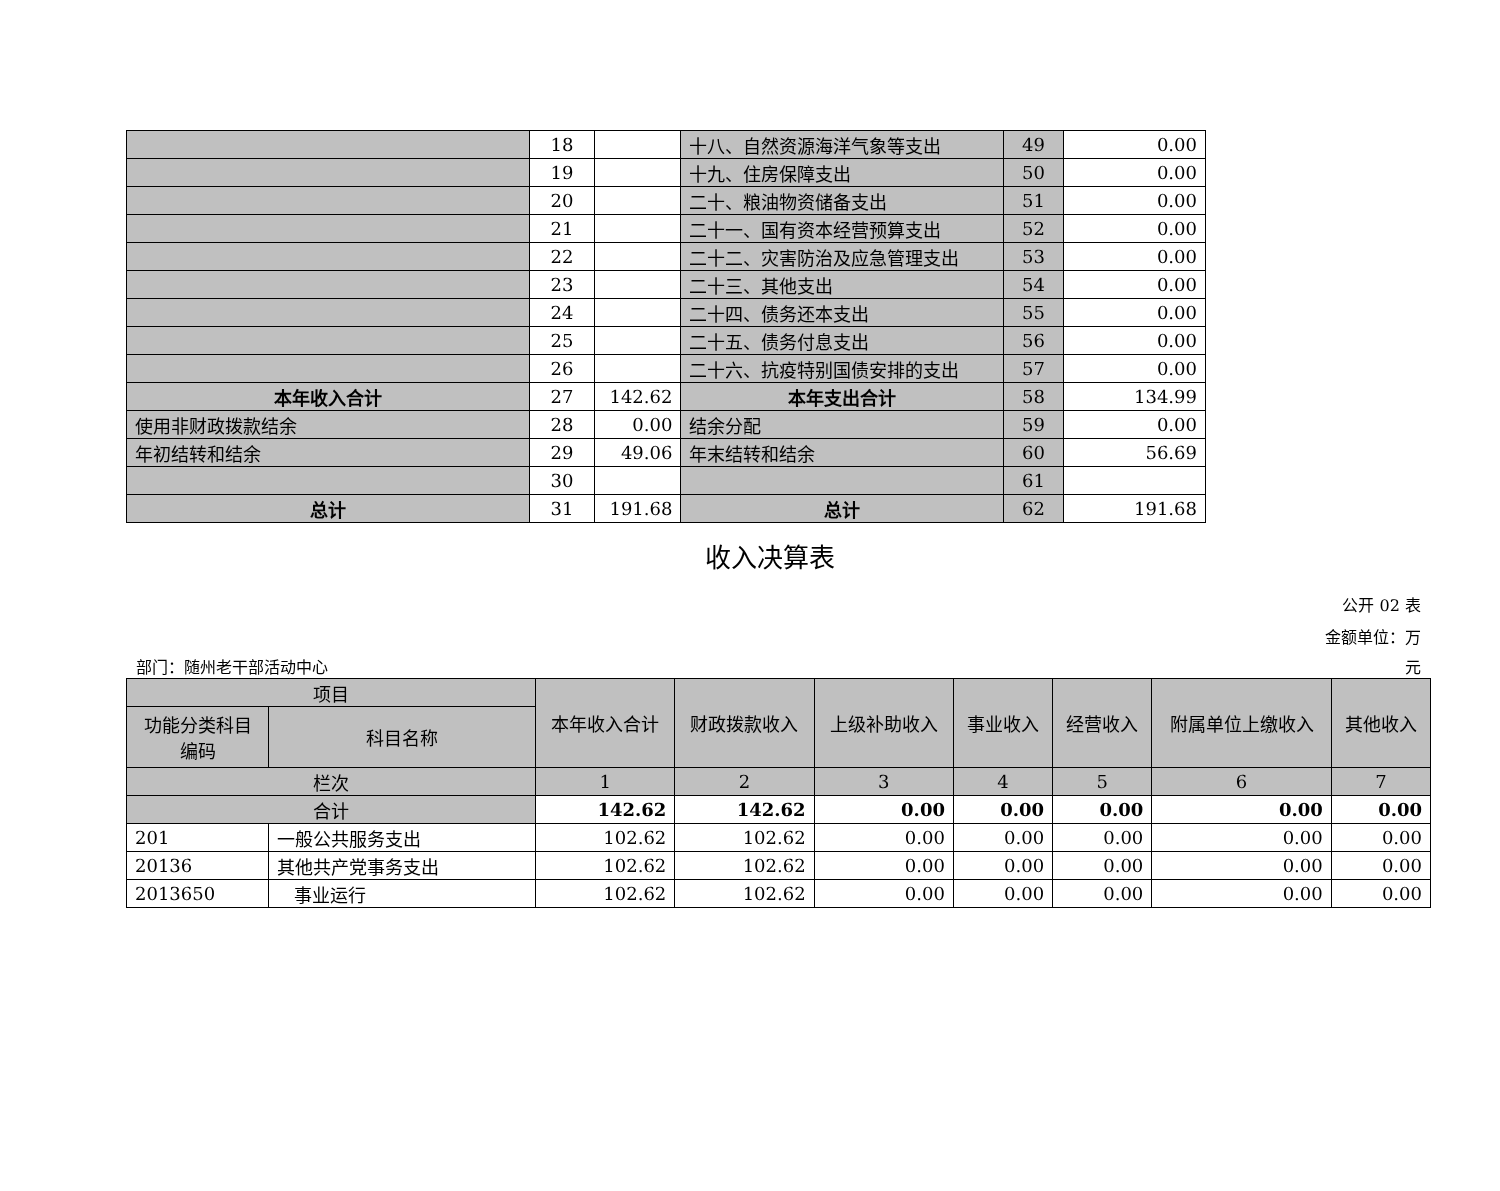| | 18 | | 十八、自然资源海洋气象等支出 | 49 | 0.00 |
| | 19 | | 十九、住房保障支出 | 50 | 0.00 |
| | 20 | | 二十、粮油物资储备支出 | 51 | 0.00 |
| | 21 | | 二十一、国有资本经营预算支出 | 52 | 0.00 |
| | 22 | | 二十二、灾害防治及应急管理支出 | 53 | 0.00 |
| | 23 | | 二十三、其他支出 | 54 | 0.00 |
| | 24 | | 二十四、债务还本支出 | 55 | 0.00 |
| | 25 | | 二十五、债务付息支出 | 56 | 0.00 |
| | 26 | | 二十六、抗疫特别国债安排的支出 | 57 | 0.00 |
| 本年收入合计 | 27 | 142.62 | 本年支出合计 | 58 | 134.99 |
| 使用非财政拨款结余 | 28 | 0.00 | 结余分配 | 59 | 0.00 |
| 年初结转和结余 | 29 | 49.06 | 年末结转和结余 | 60 | 56.69 |
| | 30 | | | 61 | |
| 总计 | 31 | 191.68 | 总计 | 62 | 191.68 |
收入决算表
公开 02 表
金额单位：万
部门：随州老干部活动中心 元
| 项目 | | 本年收入合计 | 财政拨款收入 | 上级补助收入 | 事业收入 | 经营收入 | 附属单位上缴收入 | 其他收入 |
| --- | --- | --- | --- | --- | --- | --- | --- | --- |
| 功能分类科目编码 | 科目名称 | | | | | | | |
| 栏次 | | 1 | 2 | 3 | 4 | 5 | 6 | 7 |
| 合计 | | 142.62 | 142.62 | 0.00 | 0.00 | 0.00 | 0.00 | 0.00 |
| 201 | 一般公共服务支出 | 102.62 | 102.62 | 0.00 | 0.00 | 0.00 | 0.00 | 0.00 |
| 20136 | 其他共产党事务支出 | 102.62 | 102.62 | 0.00 | 0.00 | 0.00 | 0.00 | 0.00 |
| 2013650 | 事业运行 | 102.62 | 102.62 | 0.00 | 0.00 | 0.00 | 0.00 | 0.00 |